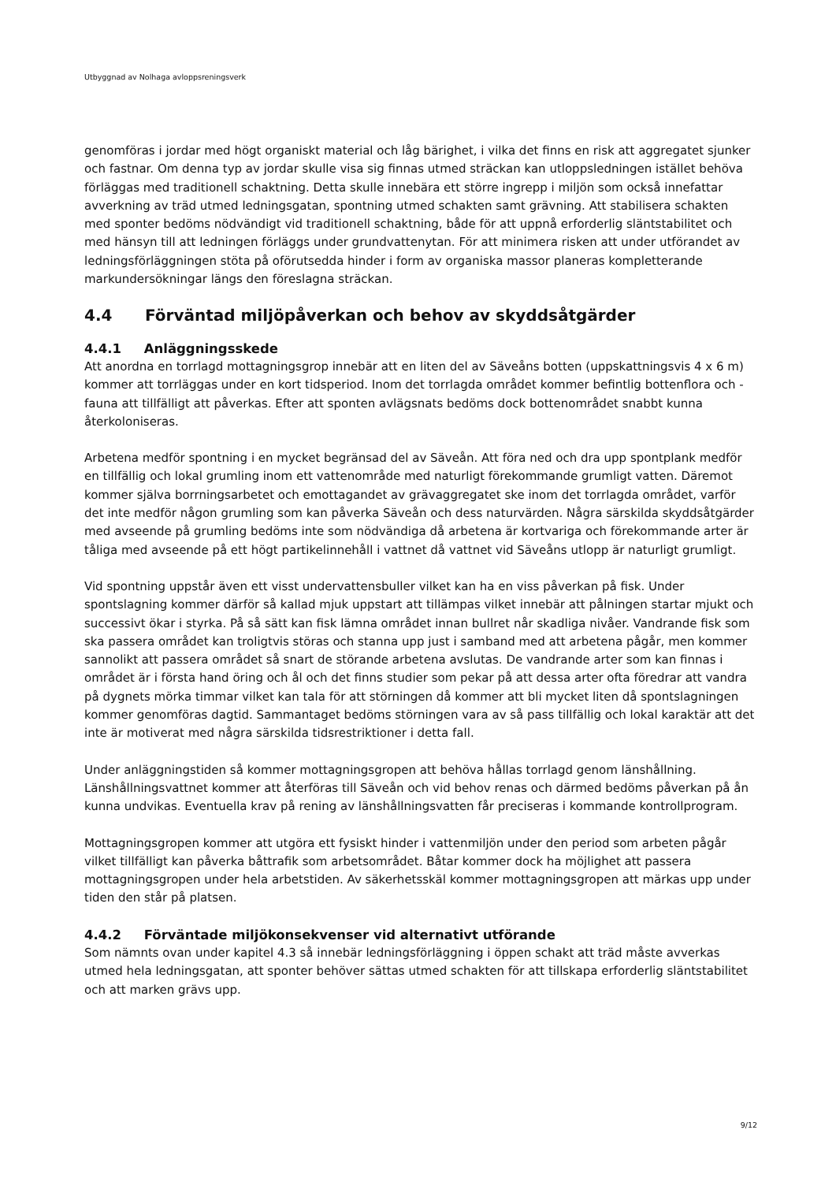Utbyggnad av Nolhaga avloppsreningsverk
genomföras i jordar med högt organiskt material och låg bärighet, i vilka det finns en risk att aggregatet sjunker och fastnar. Om denna typ av jordar skulle visa sig finnas utmed sträckan kan utloppsledningen istället behöva förläggas med traditionell schaktning. Detta skulle innebära ett större ingrepp i miljön som också innefattar avverkning av träd utmed ledningsgatan, spontning utmed schakten samt grävning. Att stabilisera schakten med sponter bedöms nödvändigt vid traditionell schaktning, både för att uppnå erforderlig släntstabilitet och med hänsyn till att ledningen förläggs under grundvattenytan. För att minimera risken att under utförandet av ledningsförläggningen stöta på oförutsedda hinder i form av organiska massor planeras kompletterande markundersökningar längs den föreslagna sträckan.
4.4 Förväntad miljöpåverkan och behov av skyddsåtgärder
4.4.1 Anläggningsskede
Att anordna en torrlagd mottagningsgrop innebär att en liten del av Säveåns botten (uppskattningsvis 4 x 6 m) kommer att torrläggas under en kort tidsperiod. Inom det torrlagda området kommer befintlig bottenflora och -fauna att tillfälligt att påverkas. Efter att sponten avlägsnats bedöms dock bottenområdet snabbt kunna återkoloniseras.
Arbetena medför spontning i en mycket begränsad del av Säveån. Att föra ned och dra upp spontplank medför en tillfällig och lokal grumling inom ett vattenområde med naturligt förekommande grumligt vatten. Däremot kommer själva borrningsarbetet och emottagandet av grävaggregatet ske inom det torrlagda området, varför det inte medför någon grumling som kan påverka Säveån och dess naturvärden. Några särskilda skyddsåtgärder med avseende på grumling bedöms inte som nödvändiga då arbetena är kortvariga och förekommande arter är tåliga med avseende på ett högt partikelinnehåll i vattnet då vattnet vid Säveåns utlopp är naturligt grumligt.
Vid spontning uppstår även ett visst undervattensbuller vilket kan ha en viss påverkan på fisk. Under spontslagning kommer därför så kallad mjuk uppstart att tillämpas vilket innebär att pålningen startar mjukt och successivt ökar i styrka. På så sätt kan fisk lämna området innan bullret når skadliga nivåer. Vandrande fisk som ska passera området kan troligtvis störas och stanna upp just i samband med att arbetena pågår, men kommer sannolikt att passera området så snart de störande arbetena avslutas. De vandrande arter som kan finnas i området är i första hand öring och ål och det finns studier som pekar på att dessa arter ofta föredrar att vandra på dygnets mörka timmar vilket kan tala för att störningen då kommer att bli mycket liten då spontslagningen kommer genomföras dagtid. Sammantaget bedöms störningen vara av så pass tillfällig och lokal karaktär att det inte är motiverat med några särskilda tidsrestriktioner i detta fall.
Under anläggningstiden så kommer mottagningsgropen att behöva hållas torrlagd genom länshållning. Länshållningsvattnet kommer att återföras till Säveån och vid behov renas och därmed bedöms påverkan på ån kunna undvikas. Eventuella krav på rening av länshållningsvatten får preciseras i kommande kontrollprogram.
Mottagningsgropen kommer att utgöra ett fysiskt hinder i vattenmiljön under den period som arbeten pågår vilket tillfälligt kan påverka båttrafik som arbetsområdet. Båtar kommer dock ha möjlighet att passera mottagningsgropen under hela arbetstiden. Av säkerhetsskäl kommer mottagningsgropen att märkas upp under tiden den står på platsen.
4.4.2 Förväntade miljökonsekvenser vid alternativt utförande
Som nämnts ovan under kapitel 4.3 så innebär ledningsförläggning i öppen schakt att träd måste avverkas utmed hela ledningsgatan, att sponter behöver sättas utmed schakten för att tillskapa erforderlig släntstabilitet och att marken grävs upp.
9/12